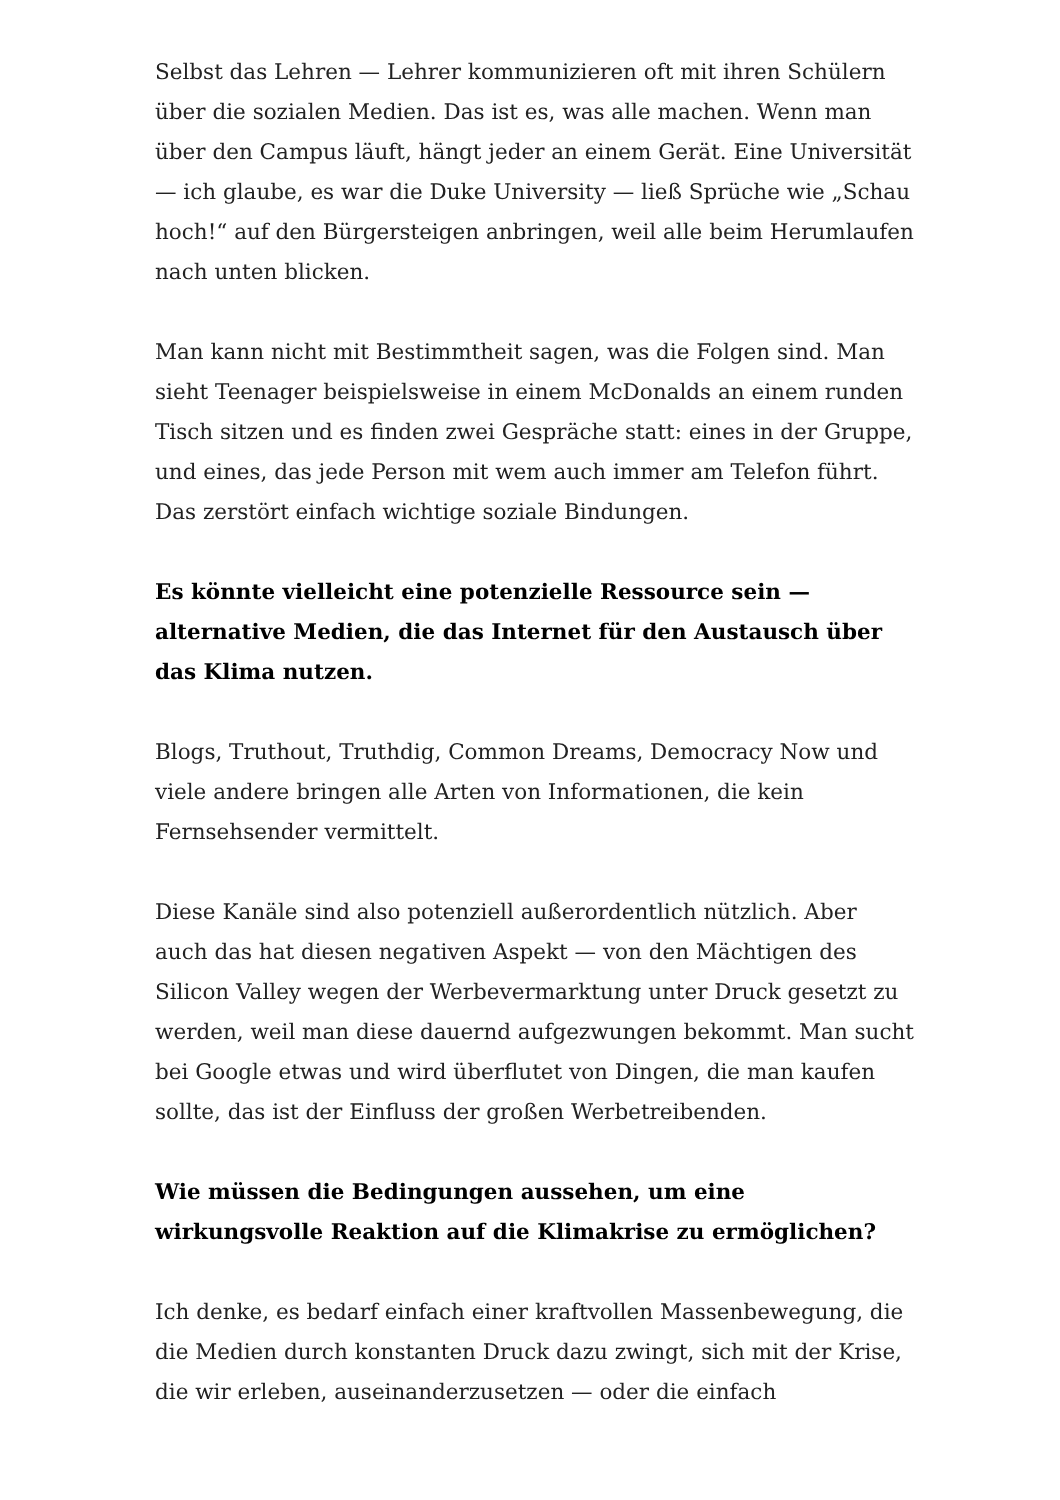Selbst das Lehren — Lehrer kommunizieren oft mit ihren Schülern über die sozialen Medien. Das ist es, was alle machen. Wenn man über den Campus läuft, hängt jeder an einem Gerät. Eine Universität — ich glaube, es war die Duke University — ließ Sprüche wie „Schau hoch!“ auf den Bürgersteigen anbringen, weil alle beim Herumlaufen nach unten blicken.
Man kann nicht mit Bestimmtheit sagen, was die Folgen sind. Man sieht Teenager beispielsweise in einem McDonalds an einem runden Tisch sitzen und es finden zwei Gespräche statt: eines in der Gruppe, und eines, das jede Person mit wem auch immer am Telefon führt. Das zerstört einfach wichtige soziale Bindungen.
Es könnte vielleicht eine potenzielle Ressource sein — alternative Medien, die das Internet für den Austausch über das Klima nutzen.
Blogs, Truthout, Truthdig, Common Dreams, Democracy Now und viele andere bringen alle Arten von Informationen, die kein Fernsehsender vermittelt.
Diese Kanäle sind also potenziell außerordentlich nützlich. Aber auch das hat diesen negativen Aspekt — von den Mächtigen des Silicon Valley wegen der Werbevermarktung unter Druck gesetzt zu werden, weil man diese dauernd aufgezwungen bekommt. Man sucht bei Google etwas und wird überflutet von Dingen, die man kaufen sollte, das ist der Einfluss der großen Werbetreibenden.
Wie müssen die Bedingungen aussehen, um eine wirkungsvolle Reaktion auf die Klimakrise zu ermöglichen?
Ich denke, es bedarf einfach einer kraftvollen Massenbewegung, die die Medien durch konstanten Druck dazu zwingt, sich mit der Krise, die wir erleben, auseinanderzusetzen — oder die einfach